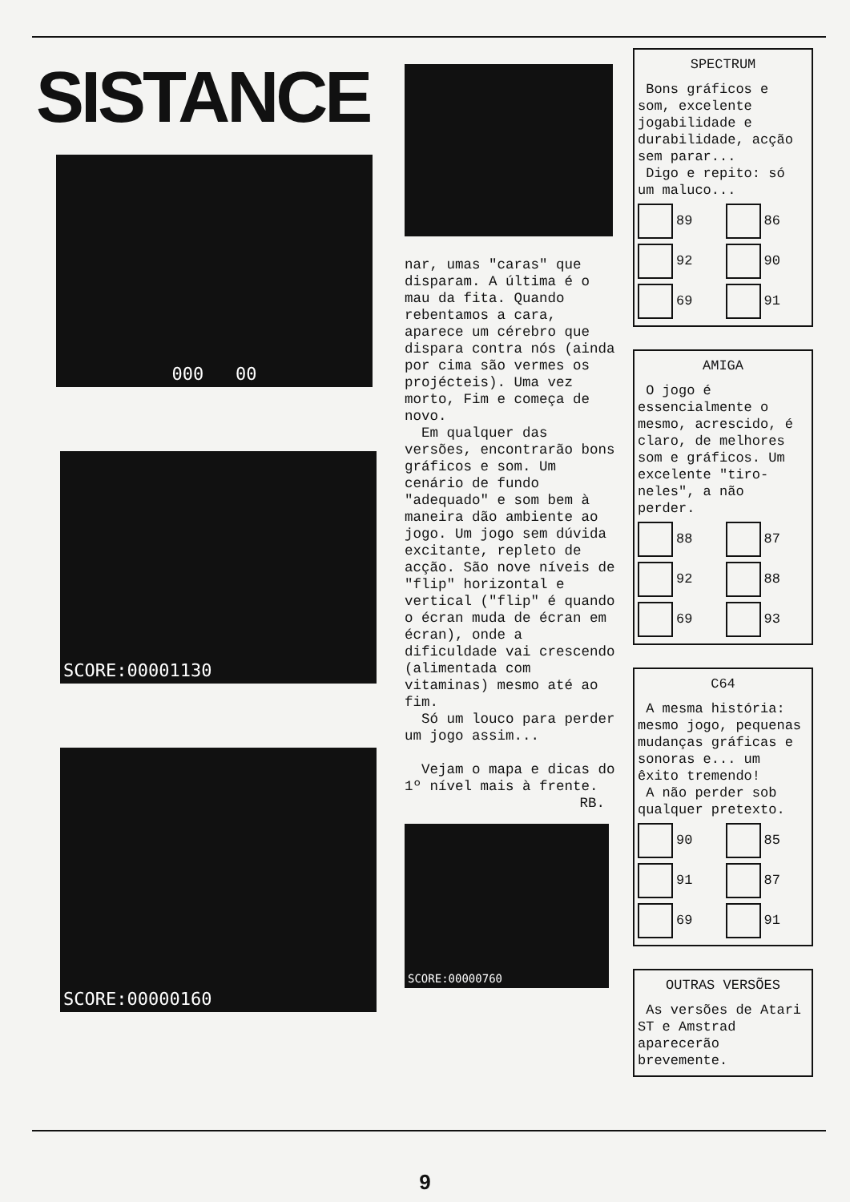SISTANCE
000 00
SCORE:00001130
SCORE:00000160
nar, umas "caras" que disparam. A última é o mau da fita. Quando rebentamos a cara, aparece um cérebro que dispara contra nós (ainda por cima são vermes os projécteis). Uma vez morto, Fim e começa de novo.
Em qualquer das versões, encontrarão bons gráficos e som. Um cenário de fundo "adequado" e som bem à maneira dão ambiente ao jogo. Um jogo sem dúvida excitante, repleto de acção. São nove níveis de "flip" horizontal e vertical ("flip" é quando o écran muda de écran em écran), onde a dificuldade vai crescendo (alimentada com vitaminas) mesmo até ao fim.
Só um louco para perder um jogo assim...
Vejam o mapa e dicas do 1º nível mais à frente.
RB.
SCORE:00000760
SPECTRUM
Bons gráficos e som, excelente jogabilidade e durabilidade, acção sem parar...
Digo e repito: só um maluco...
89 86 92 90 69 91
AMIGA
O jogo é essencialmente o mesmo, acrescido, é claro, de melhores som e gráficos. Um excelente "tiro-neles", a não perder.
88 87 92 88 69 93
C64
A mesma história: mesmo jogo, pequenas mudanças gráficas e sonoras e... um êxito tremendo!
A não perder sob qualquer pretexto.
90 85 91 87 69 91
OUTRAS VERSÕES
As versões de Atari ST e Amstrad aparecerão brevemente.
9